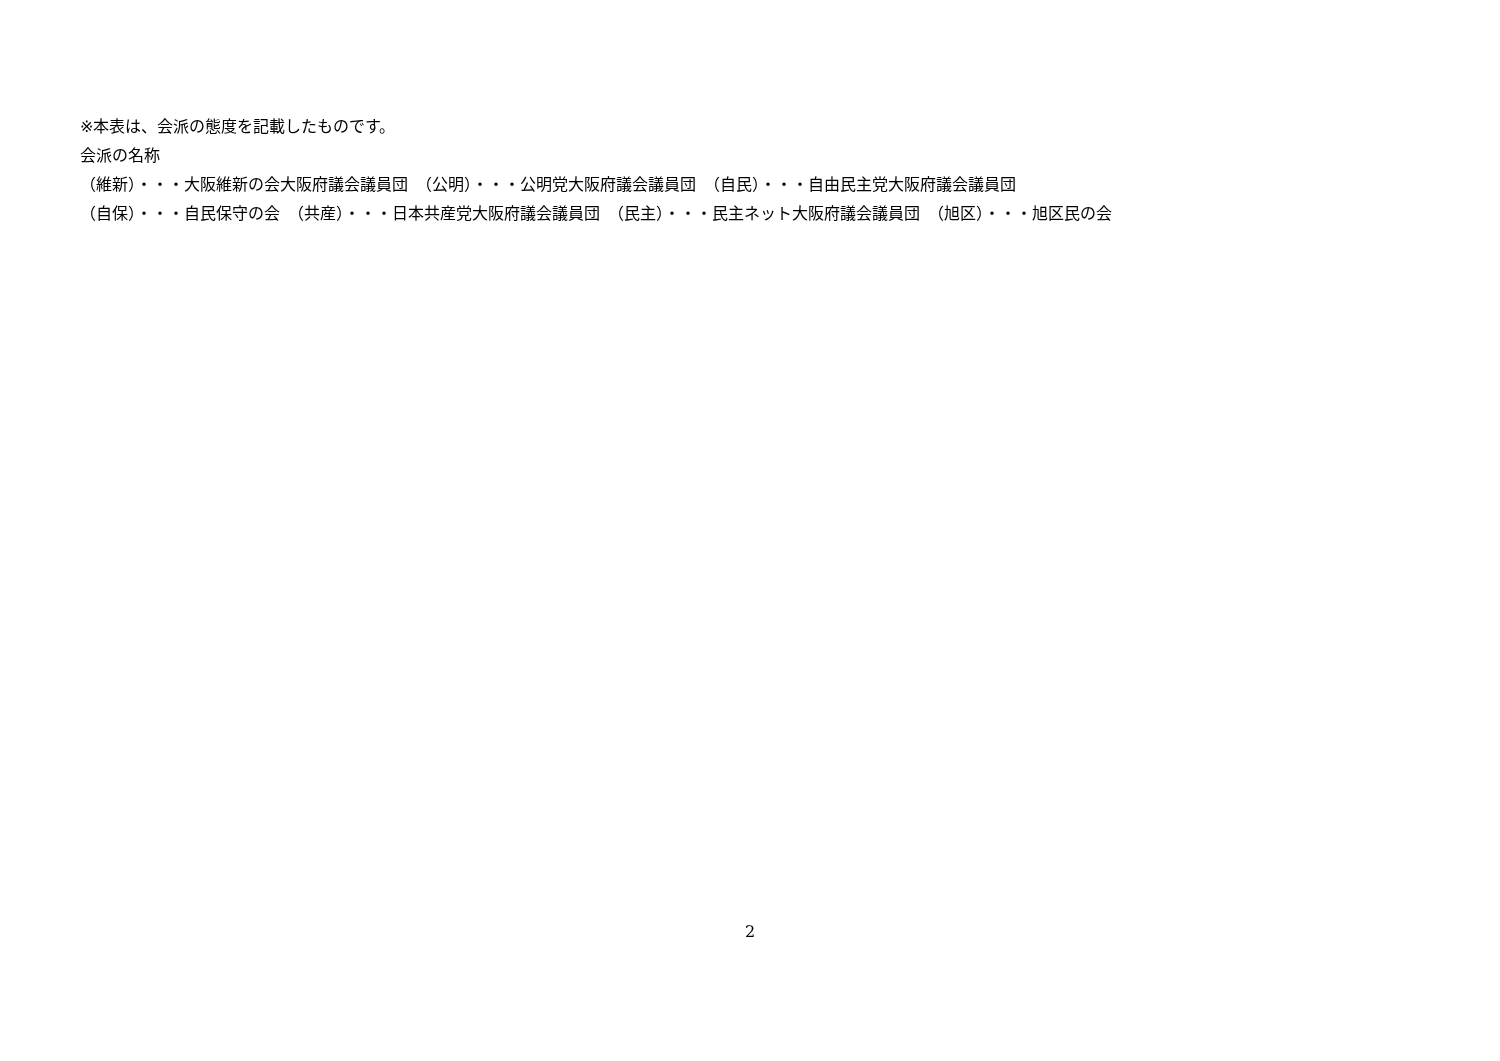※本表は、会派の態度を記載したものです。
会派の名称
（維新）・・・大阪維新の会大阪府議会議員団　（公明）・・・公明党大阪府議会議員団　（自民）・・・自由民主党大阪府議会議員団
（自保）・・・自民保守の会　（共産）・・・日本共産党大阪府議会議員団　（民主）・・・民主ネット大阪府議会議員団　（旭区）・・・旭区民の会
2